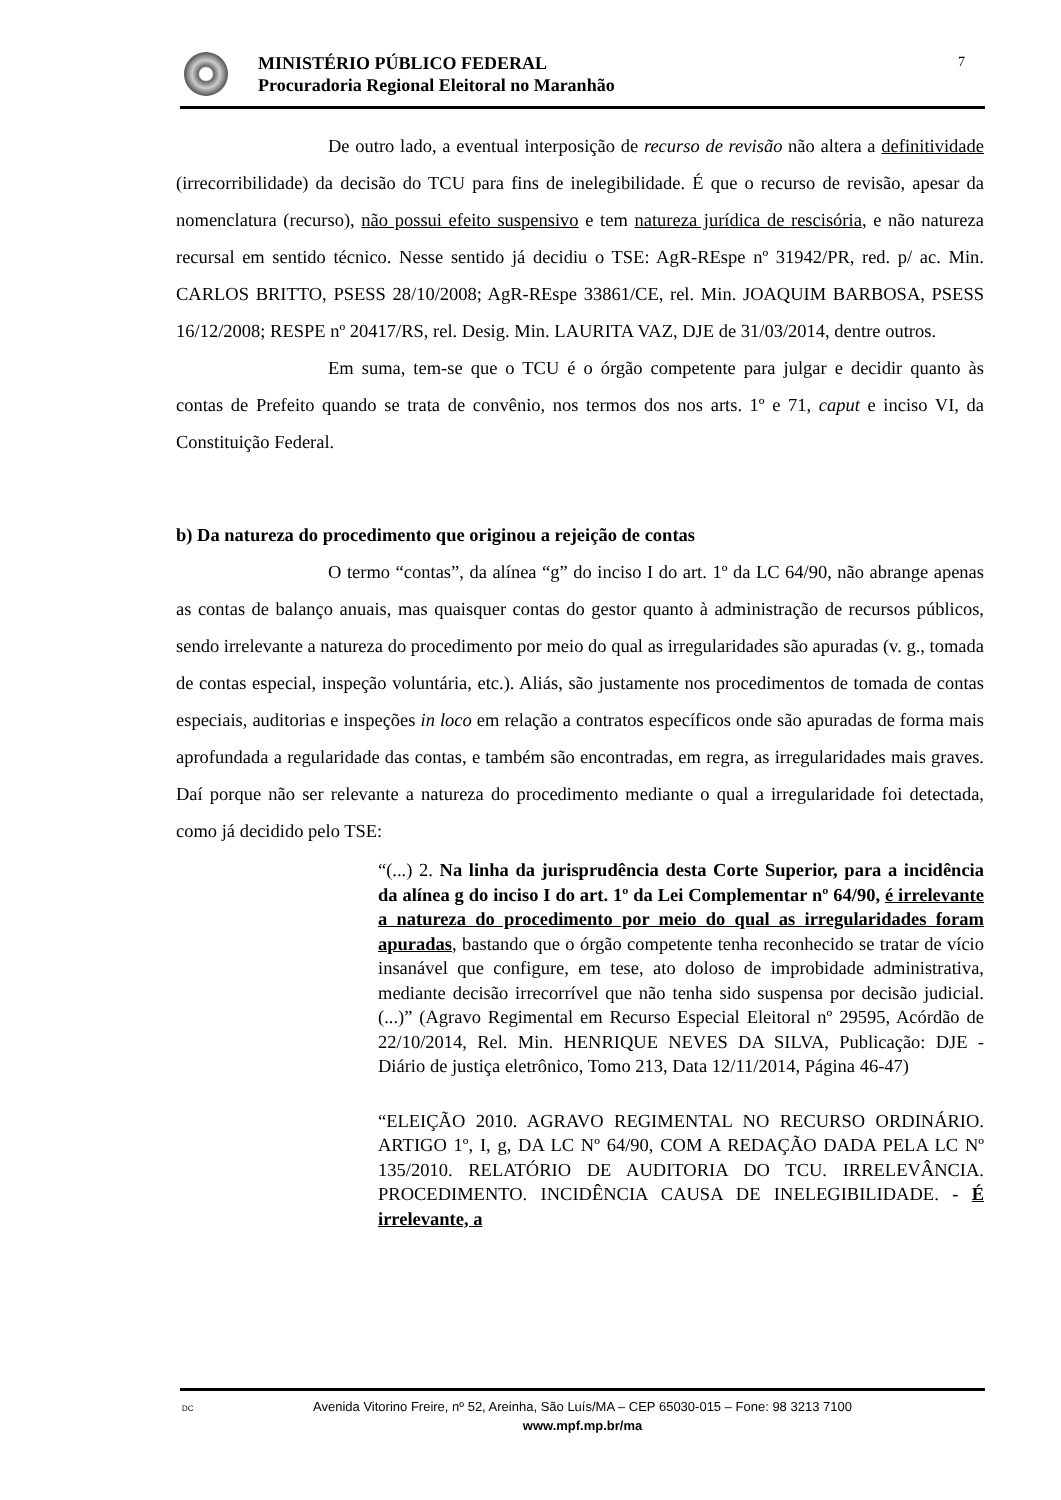MINISTÉRIO PÚBLICO FEDERAL
Procuradoria Regional Eleitoral no Maranhão
7
De outro lado, a eventual interposição de recurso de revisão não altera a definitividade (irrecorribilidade) da decisão do TCU para fins de inelegibilidade. É que o recurso de revisão, apesar da nomenclatura (recurso), não possui efeito suspensivo e tem natureza jurídica de rescisória, e não natureza recursal em sentido técnico. Nesse sentido já decidiu o TSE: AgR-REspe nº 31942/PR, red. p/ ac. Min. CARLOS BRITTO, PSESS 28/10/2008; AgR-REspe 33861/CE, rel. Min. JOAQUIM BARBOSA, PSESS 16/12/2008; RESPE nº 20417/RS, rel. Desig. Min. LAURITA VAZ, DJE de 31/03/2014, dentre outros.
Em suma, tem-se que o TCU é o órgão competente para julgar e decidir quanto às contas de Prefeito quando se trata de convênio, nos termos dos nos arts. 1º e 71, caput e inciso VI, da Constituição Federal.
b) Da natureza do procedimento que originou a rejeição de contas
O termo “contas”, da alínea “g” do inciso I do art. 1º da LC 64/90, não abrange apenas as contas de balanço anuais, mas quaisquer contas do gestor quanto à administração de recursos públicos, sendo irrelevante a natureza do procedimento por meio do qual as irregularidades são apuradas (v. g., tomada de contas especial, inspeção voluntária, etc.). Aliás, são justamente nos procedimentos de tomada de contas especiais, auditorias e inspeções in loco em relação a contratos específicos onde são apuradas de forma mais aprofundada a regularidade das contas, e também são encontradas, em regra, as irregularidades mais graves. Daí porque não ser relevante a natureza do procedimento mediante o qual a irregularidade foi detectada, como já decidido pelo TSE:
“(...) 2. Na linha da jurisprudência desta Corte Superior, para a incidência da alínea g do inciso I do art. 1º da Lei Complementar nº 64/90, é irrelevante a natureza do procedimento por meio do qual as irregularidades foram apuradas, bastando que o órgão competente tenha reconhecido se tratar de vício insanável que configure, em tese, ato doloso de improbidade administrativa, mediante decisão irrecorrível que não tenha sido suspensa por decisão judicial. (...)” (Agravo Regimental em Recurso Especial Eleitoral nº 29595, Acórdão de 22/10/2014, Rel. Min. HENRIQUE NEVES DA SILVA, Publicação: DJE - Diário de justiça eletrônico, Tomo 213, Data 12/11/2014, Página 46-47)
“ELEIÇÃO 2010. AGRAVO REGIMENTAL NO RECURSO ORDINÁRIO. ARTIGO 1º, I, g, DA LC Nº 64/90, COM A REDAÇÃO DADA PELA LC Nº 135/2010. RELATÓRIO DE AUDITORIA DO TCU. IRRELEVÂNCIA. PROCEDIMENTO. INCIDÊNCIA CAUSA DE INELEGIBILIDADE. - É irrelevante, a
DC Avenida Vitorino Freire, nº 52, Areinha, São Luís/MA – CEP 65030-015 – Fone: 98 3213 7100
www.mpf.mp.br/ma